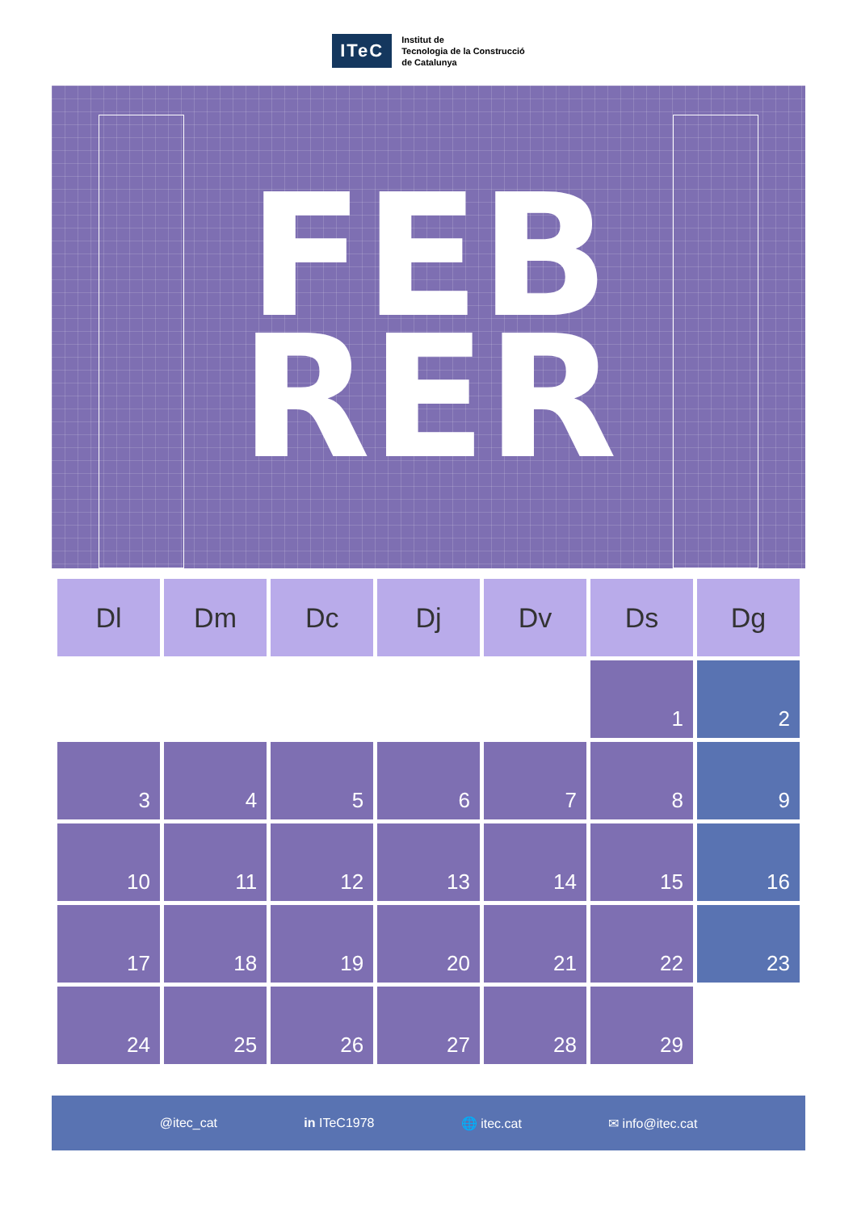ITeC
Institut de
Tecnologia de la Construcció
de Catalunya
FEB
RER
| Dl | Dm | Dc | Dj | Dv | Ds | Dg |
| --- | --- | --- | --- | --- | --- | --- |
| | | | | | 1 | 2 |
| 3 | 4 | 5 | 6 | 7 | 8 | 9 |
| 10 | 11 | 12 | 13 | 14 | 15 | 16 |
| 17 | 18 | 19 | 20 | 21 | 22 | 23 |
| 24 | 25 | 26 | 27 | 28 | 29 | |
@itec_cat in ITeC1978 🌐 itec.cat ✉ info@itec.cat